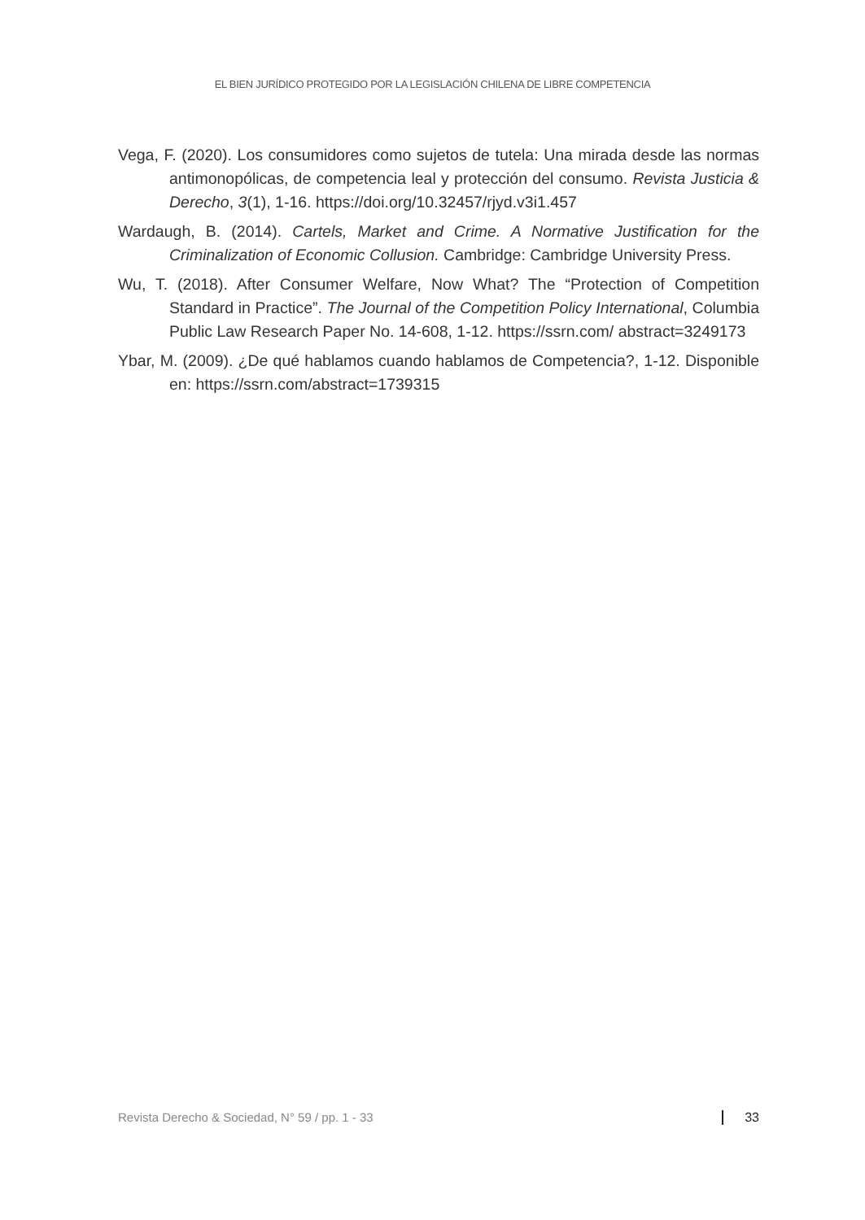EL BIEN JURÍDICO PROTEGIDO POR LA LEGISLACIÓN CHILENA DE LIBRE COMPETENCIA
Vega, F. (2020). Los consumidores como sujetos de tutela: Una mirada desde las normas antimonopólicas, de competencia leal y protección del consumo. Revista Justicia & Derecho, 3(1), 1-16. https://doi.org/10.32457/rjyd.v3i1.457
Wardaugh, B. (2014). Cartels, Market and Crime. A Normative Justification for the Criminalization of Economic Collusion. Cambridge: Cambridge University Press.
Wu, T. (2018). After Consumer Welfare, Now What? The “Protection of Competition Standard in Practice”. The Journal of the Competition Policy International, Columbia Public Law Research Paper No. 14-608, 1-12. https://ssrn.com/ abstract=3249173
Ybar, M. (2009). ¿De qué hablamos cuando hablamos de Competencia?, 1-12. Disponible en: https://ssrn.com/abstract=1739315
Revista Derecho & Sociedad, N° 59 / pp. 1 - 33 33